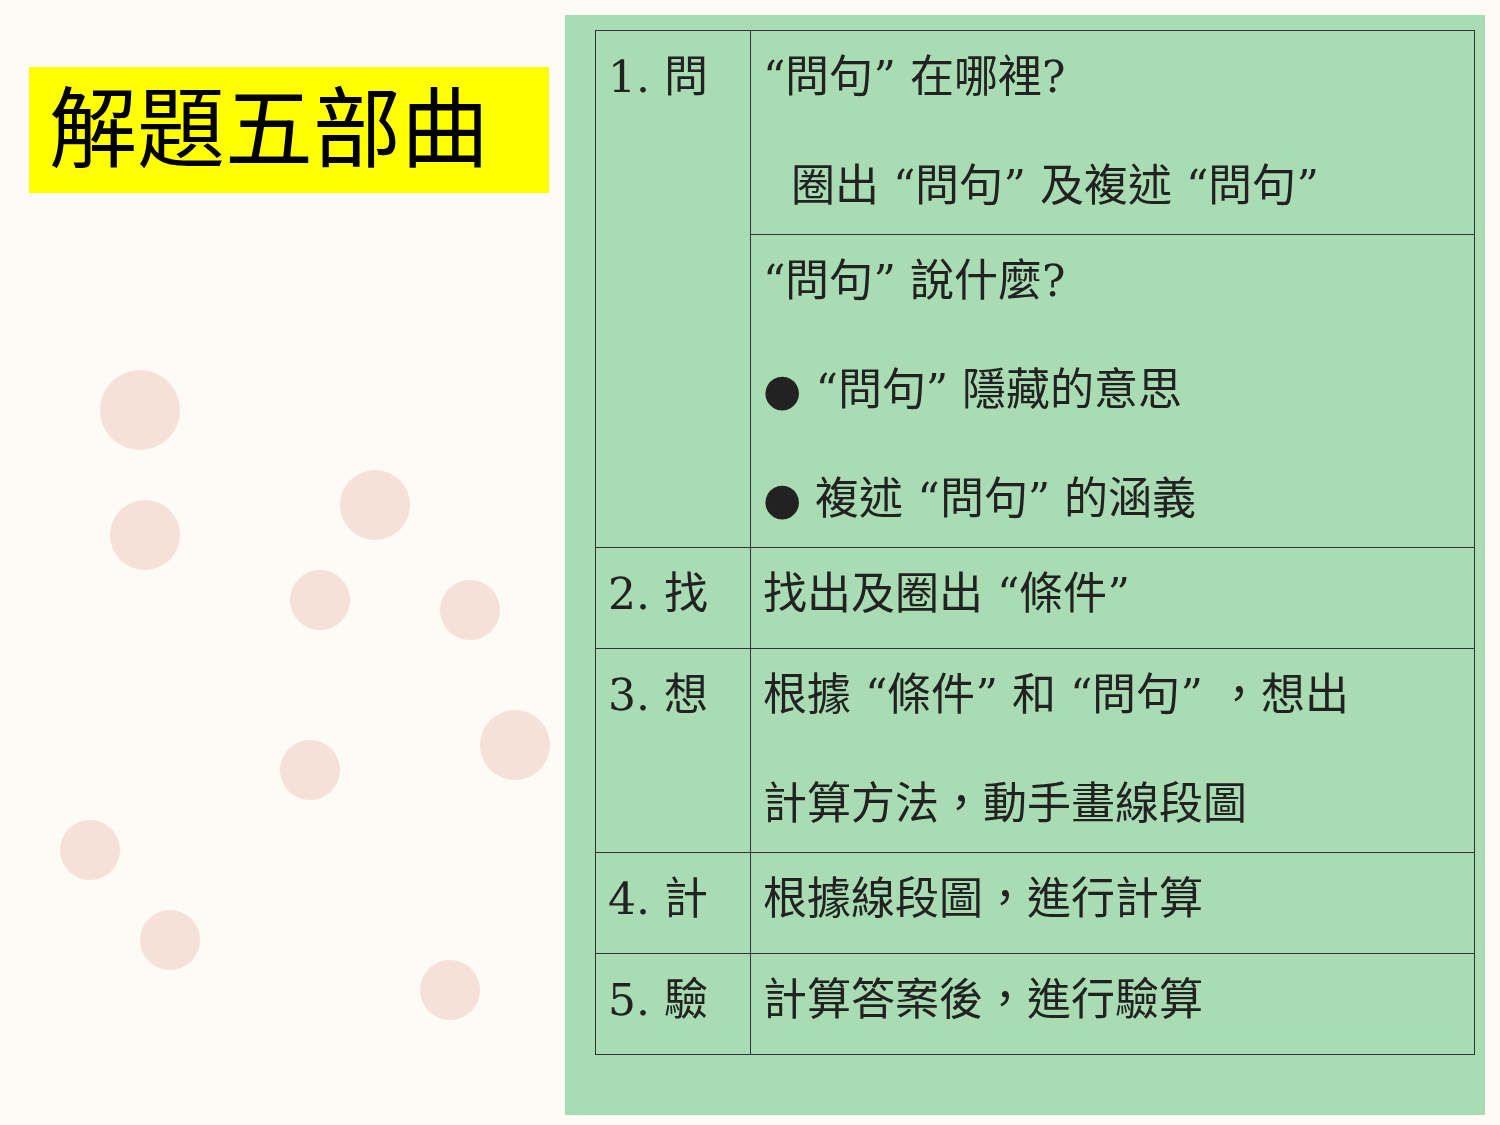解題五部曲
| 1. 問 | “問句” 在哪裡? 圈出 “問句” 及複述 “問句” |
| | “問句” 說什麼? ● “問句” 隱藏的意思 ● 複述 “問句” 的涵義 |
| 2. 找 | 找出及圈出 “條件” |
| 3. 想 | 根據 “條件” 和 “問句” ，想出 計算方法，動手畫線段圖 |
| 4. 計 | 根據線段圖，進行計算 |
| 5. 驗 | 計算答案後，進行驗算 |